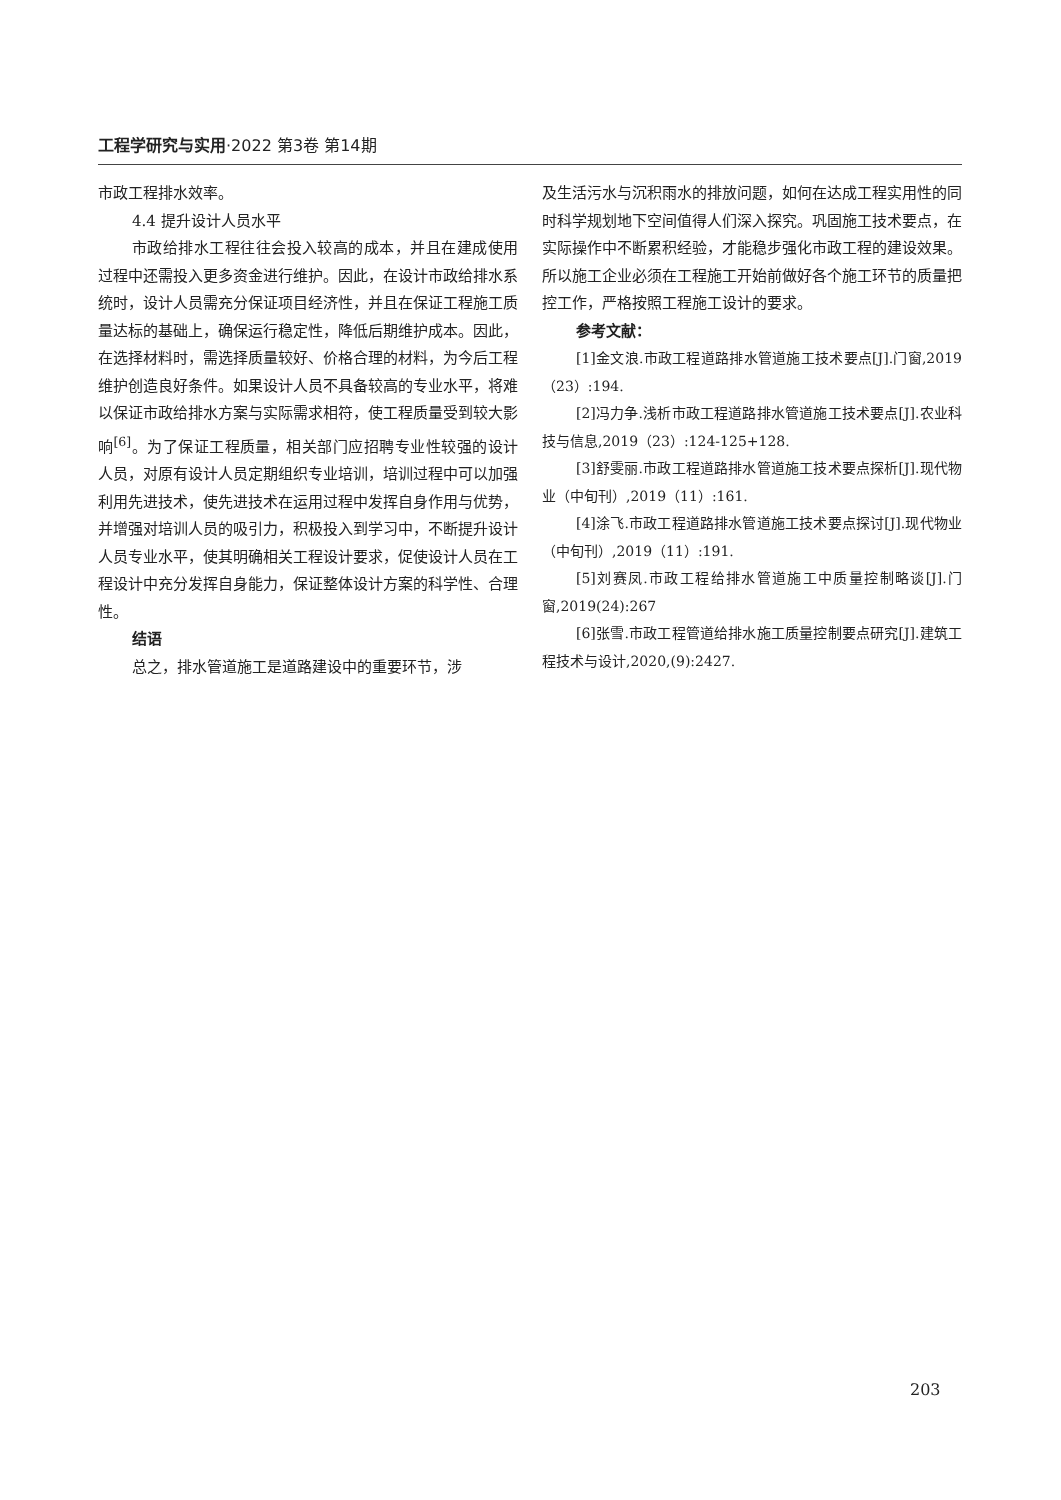工程学研究与实用·2022 第3卷 第14期
市政工程排水效率。
4.4 提升设计人员水平
市政给排水工程往往会投入较高的成本，并且在建成使用过程中还需投入更多资金进行维护。因此，在设计市政给排水系统时，设计人员需充分保证项目经济性，并且在保证工程施工质量达标的基础上，确保运行稳定性，降低后期维护成本。因此，在选择材料时，需选择质量较好、价格合理的材料，为今后工程维护创造良好条件。如果设计人员不具备较高的专业水平，将难以保证市政给排水方案与实际需求相符，使工程质量受到较大影响<sup>[6]</sup>。为了保证工程质量，相关部门应招聘专业性较强的设计人员，对原有设计人员定期组织专业培训，培训过程中可以加强利用先进技术，使先进技术在运用过程中发挥自身作用与优势，并增强对培训人员的吸引力，积极投入到学习中，不断提升设计人员专业水平，使其明确相关工程设计要求，促使设计人员在工程设计中充分发挥自身能力，保证整体设计方案的科学性、合理性。
结语
总之，排水管道施工是道路建设中的重要环节，涉
及生活污水与沉积雨水的排放问题，如何在达成工程实用性的同时科学规划地下空间值得人们深入探究。巩固施工技术要点，在实际操作中不断累积经验，才能稳步强化市政工程的建设效果。所以施工企业必须在工程施工开始前做好各个施工环节的质量把控工作，严格按照工程施工设计的要求。
参考文献：
[1]金文浪.市政工程道路排水管道施工技术要点[J].门窗,2019（23）:194.
[2]冯力争.浅析市政工程道路排水管道施工技术要点[J].农业科技与信息,2019（23）:124-125+128.
[3]舒雯丽.市政工程道路排水管道施工技术要点探析[J].现代物业（中旬刊）,2019（11）:161.
[4]涂飞.市政工程道路排水管道施工技术要点探讨[J].现代物业（中旬刊）,2019（11）:191.
[5]刘赛凤.市政工程给排水管道施工中质量控制略谈[J].门窗,2019(24):267
[6]张雪.市政工程管道给排水施工质量控制要点研究[J].建筑工程技术与设计,2020,(9):2427.
203